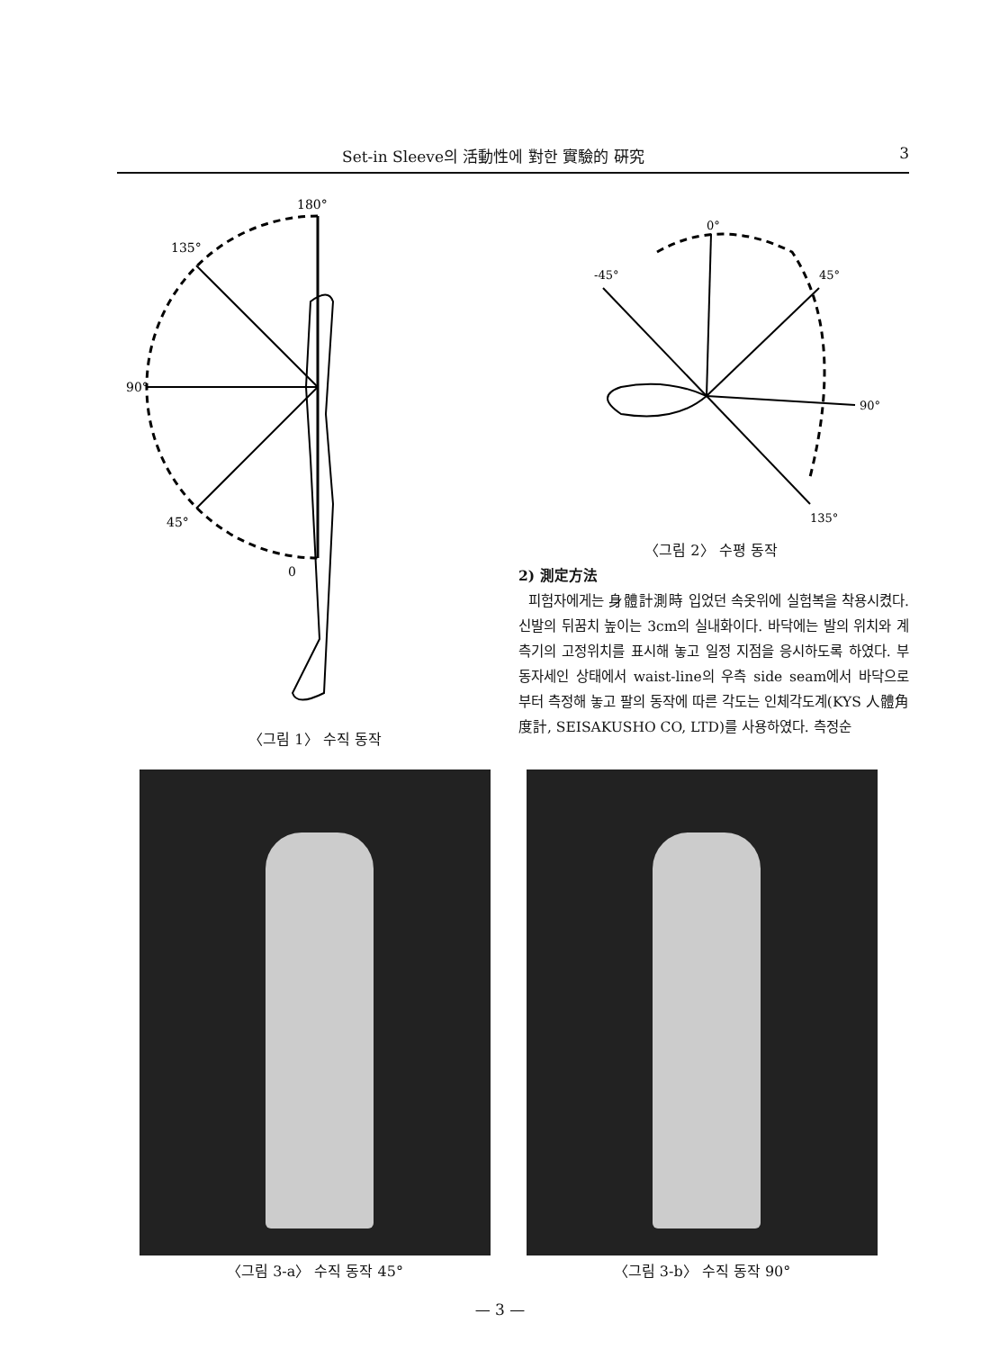Set-in Sleeve의 活動性에 對한 實驗的 硏究 3
180°
135°
90°
45°
0
〈그림 1〉 수직 동작
0°
-45°
45°
90°
135°
〈그림 2〉 수평 동작
2) 測定方法
피험자에게는 身體計測時 입었던 속옷위에 실험복을 착용시켰다. 신발의 뒤꿈치 높이는 3cm의 실내화이다. 바닥에는 발의 위치와 계측기의 고정위치를 표시해 놓고 일정 지점을 응시하도록 하였다. 부동자세인 상태에서 waist-line의 우측 side seam에서 바닥으로 부터 측정해 놓고 팔의 동작에 따른 각도는 인체각도계(KYS 人體角度計, SEISAKUSHO CO, LTD)를 사용하였다. 측정순
〈그림 3-a〉 수직 동작 45° 〈그림 3-b〉 수직 동작 90°
— 3 —